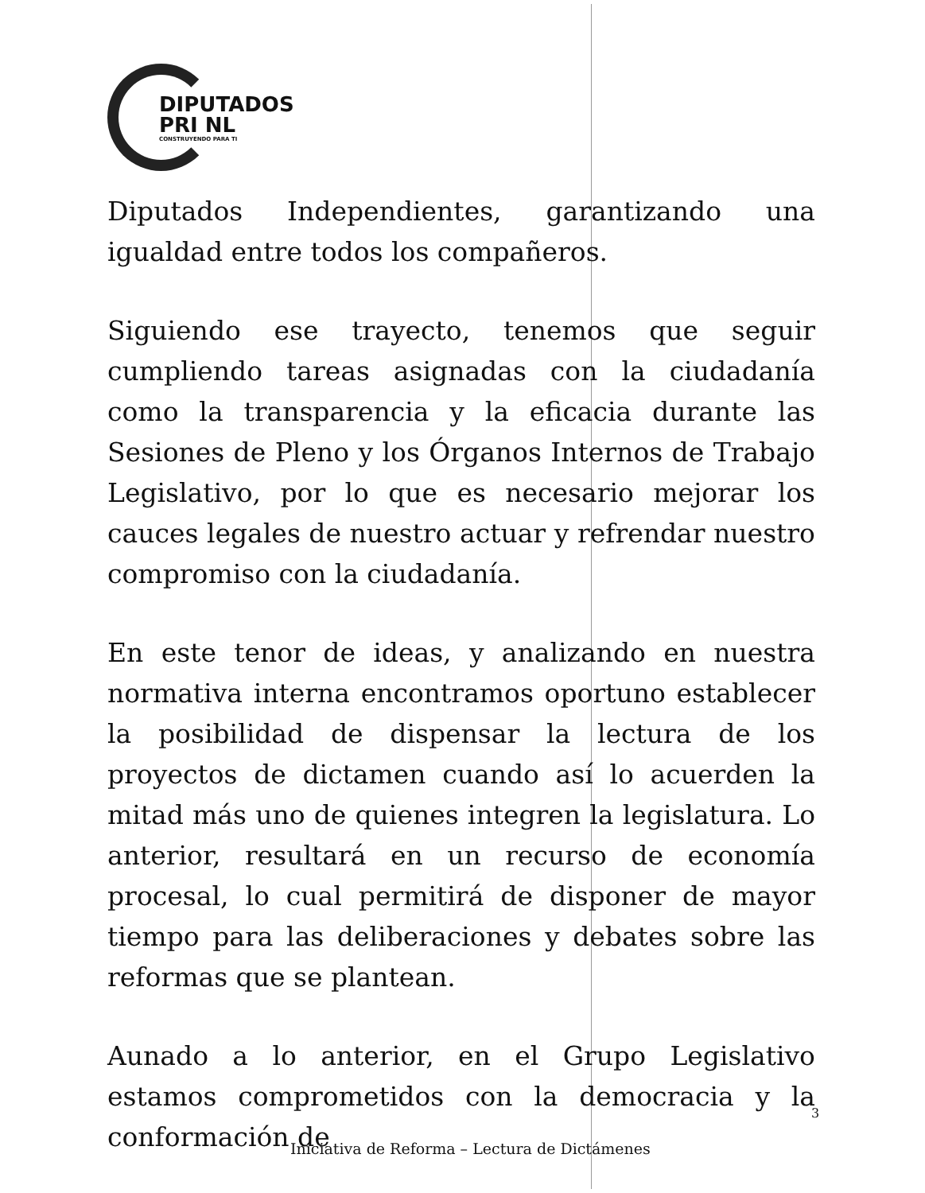DIPUTADOS
PRI NL
CONSTRUYENDO PARA TI
Diputados Independientes, garantizando una igualdad entre todos los compañeros.
Siguiendo ese trayecto, tenemos que seguir cumpliendo tareas asignadas con la ciudadanía como la transparencia y la eficacia durante las Sesiones de Pleno y los Órganos Internos de Trabajo Legislativo, por lo que es necesario mejorar los cauces legales de nuestro actuar y refrendar nuestro compromiso con la ciudadanía.
En este tenor de ideas, y analizando en nuestra normativa interna encontramos oportuno establecer la posibilidad de dispensar la lectura de los proyectos de dictamen cuando así lo acuerden la mitad más uno de quienes integren la legislatura. Lo anterior, resultará en un recurso de economía procesal, lo cual permitirá de disponer de mayor tiempo para las deliberaciones y debates sobre las reformas que se plantean.
Aunado a lo anterior, en el Grupo Legislativo estamos comprometidos con la democracia y la conformación de
3
Iniciativa de Reforma – Lectura de Dictámenes